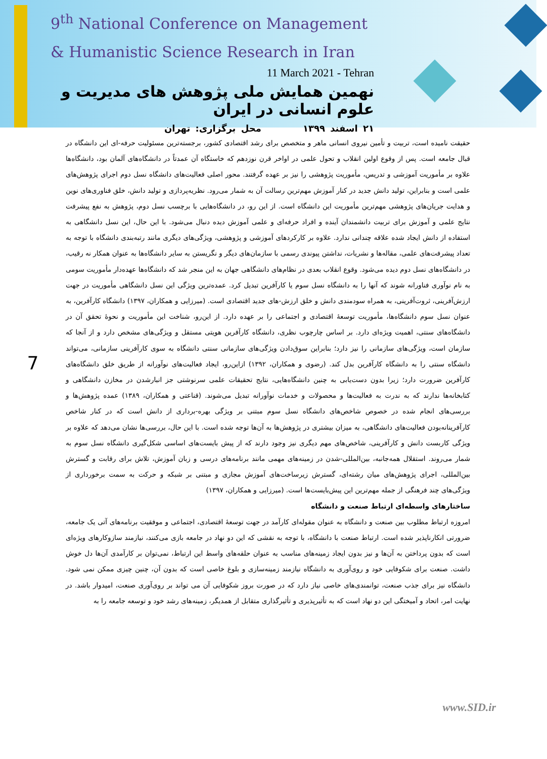9<sup>th</sup> National Conference on Management
& Humanistic Science Research in Iran
11 March 2021 - Tehran
نهمین همایش ملی پژوهش های مدیریت و علوم انسانی در ایران
۲۱ اسفند ۱۳۹۹ محل برگزاری: تهران
7
حقیقت نامیده است، تربیت و تأمین نیروی انسانی ماهر و متخصص برای رشد اقتصادی کشور، برجسته‌ترین مسئولیت حرفه-ای این دانشگاه در قبال جامعه است. پس از وقوع اولین انقلاب و تحول علمی در اواخر قرن نوزدهم که خاستگاه آن عمدتاً در دانشگاه‌های آلمان بود، دانشگاه‌ها علاوه بر مأموریت آموزشی و تدریس، مأموریت پژوهشی را نیز بر عهده گرفتند. محور اصلی فعالیت‌های دانشگاه نسل دوم اجرای پژوهش‌های علمی است و بنابراین، تولید دانش جدید در کنار آموزش مهم‌ترین رسالت آن به شمار می‌رود. نظریه‌پردازی و تولید دانش، خلق فناوری‌های نوین و هدایت جریان‌های پژوهشی مهم‌ترین مأموریت این دانشگاه است. از این رو، در دانشگاه‌هایی با برچسب نسل دوم، پژوهش به نفع پیشرفت نتایج علمی و آموزش برای تربیت دانشمندان آینده و افراد حرفه‌ای و علمی آموزش دیده دنبال می‌شود. با این حال، این نسل دانشگاهی به استفاده از دانش ایجاد شده علاقه چندانی ندارد. علاوه بر کارکردهای آموزشی و پژوهشی، ویژگی‌های دیگری مانند رتبه‌بندی دانشگاه با توجه به تعداد پیشرفت‌های علمی، مقاله‌ها و نشریات، نداشتن پیوندی رسمی با سازمان‌های دیگر و نگریستن به سایر دانشگاه‌ها به عنوان همکار نه رقیب، در دانشگاه‌های نسل دوم دیده می‌شود. وقوع انقلاب بعدی در نظام‌های دانشگاهی جهان به این منجر شد که دانشگاه‌ها عهده‌دار مأموریت سومی به نام نوآوری فناورانه شوند که آنها را به دانشگاه نسل سوم یا کارآفرین تبدیل کرد. عمده‌ترین ویژگی این نسل دانشگاهی مأموریت در جهت ارزش‌آفرینی، ثروت‌آفرینی، به همراه سودمندی دانش و خلق ارزش-های جدید اقتصادی است. (میرزایی و همکاران، ۱۳۹۷) دانشگاه کارآفرین، به عنوان نسل سوم دانشگاه‌ها، مأموریت توسعهٔ اقتصادی و اجتماعی را بر عهده دارد. از این‌رو، شناخت این مأموریت و نحوهٔ تحقق آن در دانشگاه‌های سنتی، اهمیت ویژه‌ای دارد. بر اساس چارچوب نظری، دانشگاه کارآفرین هویتی مستقل و ویژگی‌های مشخص دارد و از آنجا که سازمان است، ویژگی‌های سازمانی را نیز دارد؛ بنابراین سوق‌دادن ویژگی‌های سازمانی سنتی دانشگاه به سوی کارآفرینی سازمانی، می‌تواند دانشگاه سنتی را به دانشگاه کارآفرین بدل کند. (رضوی و همکاران، ۱۳۹۲) ازاین‌رو، ایجاد فعالیت‌های نوآورانه از طریق خلق دانشگاه‌های کارآفرین ضرورت دارد؛ زیرا بدون دست‌یابی به چنین دانشگاه‌هایی، نتایج تحقیقات علمی سرنوشتی جز انبارشدن در مخازن دانشگاهی و کتابخانه‌ها ندارند که به ندرت به فعالیت‌ها و محصولات و خدمات نوآورانه تبدیل می‌شوند. (قناعتی و همکاران، ۱۳۸۹) عمده پژوهش‌ها و بررسی‌های انجام شده در خصوص شاخص‌های دانشگاه نسل سوم مبتنی بر ویژگی بهره-برداری از دانش است که در کنار شاخص کارآفرینانه‌بودن فعالیت‌های دانشگاهی، به میزان بیشتری در پژوهش‌ها به آن‌ها توجه شده است. با این حال، بررسی‌ها نشان می‌دهد که علاوه بر ویژگی کاربست دانش و کارآفرینی، شاخص‌های مهم دیگری نیز وجود دارند که از پیش بایست‌های اساسی شکل‌گیری دانشگاه نسل سوم به شمار می‌روند. استقلال همه‌جانبه، بین‌المللی-شدن در زمینه‌های مهمی مانند برنامه‌های درسی و زبان آموزش، تلاش برای رقابت و گسترش بین‌المللی، اجرای پژوهش‌های میان رشته‌ای، گسترش زیرساخت‌های آموزش مجازی و مبتنی بر شبکه و حرکت به سمت برخورداری از ویژگی‌های چند فرهنگی از جمله مهم‌ترین این پیش‌بایست‌ها است. (میرزایی و همکاران، ۱۳۹۷)
ساختارهای واسطه‌ای ارتباط صنعت و دانشگاه
امروزه ارتباط مطلوب بین صنعت و دانشگاه به عنوان مقوله‌ای کارآمد در جهت توسعهٔ اقتصادی، اجتماعی و موفقیت برنامه‌های آتی یک جامعه، ضرورتی انکارناپذیر شده است. ارتباط صنعت با دانشگاه، با توجه به نقشی که این دو نهاد در جامعه بازی می‌کنند، نیازمند سازوکارهای ویژه‌ای است که بدون پرداختن به آن‌ها و نیز بدون ایجاد زمینه‌های مناسب به عنوان حلقه‌های واسط این ارتباط، نمی‌توان بر کارآمدی آن‌ها دل خوش داشت. صنعت برای شکوفایی خود و روی‌آوری به دانشگاه نیازمند زمینه‌سازی و بلوغ خاصی است که بدون آن، چنین چیزی ممکن نمی شود. دانشگاه نیز برای جذب صنعت، توانمندی‌های خاصی نیاز دارد که در صورت بروز شکوفایی آن می تواند بر روی‌آوری صنعت، امیدوار باشد. در نهایت امر، اتحاد و آمیختگی این دو نهاد است که به تأثیرپذیری و تأثیرگذاری متقابل از همدیگر، زمینه‌های رشد خود و توسعه جامعه را به
www.SID.ir